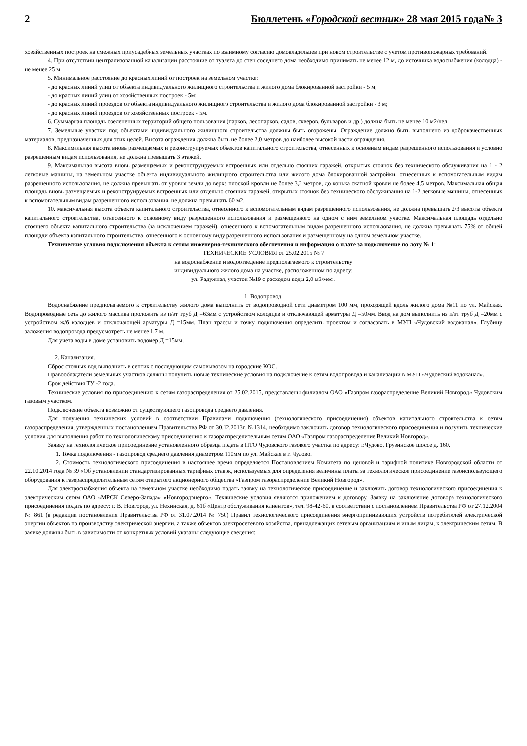2 Бюллетень «Городской вестник» 28 мая 2015 года№ 3
хозяйственных построек на смежных приусадебных земельных участках по взаимному согласию домовладельцев при новом строительстве с учетом противопожарных требований.
4. При отсутствии централизованной канализации расстояние от туалета до стен соседнего дома необходимо принимать не менее 12 м, до источника водоснабжения (колодца) - не менее 25 м.
5. Минимальное расстояние до красных линий от построек на земельном участке:
- до красных линий улиц от объекта индивидуального жилищного строительства и жилого дома блокированной застройки - 5 м;
- до красных линий улиц от хозяйственных построек - 5м;
- до красных линий проездов от объекта индивидуального жилищного строительства и жилого дома блокированной застройки - 3 м;
- до красных линий проездов от хозяйственных построек - 5м.
6. Суммарная площадь озелененных территорий общего пользования (парков, лесопарков, садов, скверов, бульваров и др.) должна быть не менее 10 м2/чел.
7. Земельные участки под объектами индивидуального жилищного строительства должны быть огорожены. Ограждение должно быть выполнено из доброкачественных материалов, предназначенных для этих целей. Высота ограждения должна быть не более 2,0 метров до наиболее высокой части ограждения.
8. Максимальная высота вновь размещаемых и реконструируемых объектов капитального строительства, отнесенных к основным видам разрешенного использования и условно разрешенным видам использования, не должна превышать 3 этажей.
9. Максимальная высота вновь размещаемых и реконструируемых встроенных или отдельно стоящих гаражей, открытых стоянок без технического обслуживания на 1 - 2 легковые машины, на земельном участке объекта индивидуального жилищного строительства или жилого дома блокированной застройки, отнесенных к вспомогательным видам разрешенного использования, не должна превышать от уровня земли до верха плоской кровли не более 3,2 метров, до конька скатной кровли не более 4,5 метров. Максимальная общая площадь вновь размещаемых и реконструируемых встроенных или отдельно стоящих гаражей, открытых стоянок без технического обслуживания на 1-2 легковые машины, отнесенных к вспомогательным видам разрешенного использования, не должна превышать 60 м2.
10. максимальная высота объекта капитального строительства, отнесенного к вспомогательным видам разрешенного использования, не должна превышать 2/3 высоты объекта капитального строительства, отнесенного к основному виду разрешенного использования и размещенного на одном с ним земельном участке. Максимальная площадь отдельно стоящего объекта капитального строительства (за исключением гаражей), отнесенного к вспомогательным видам разрешенного использования, не должна превышать 75% от общей площади объекта капитального строительства, отнесенного к основному виду разрешенного использования и размещенному на одном земельном участке.
Технические условия подключения объекта к сетям инженерно-технического обеспечения и информация о плате за подключение по лоту № 1:
ТЕХНИЧЕСКИЕ УСЛОВИЯ от 25.02.2015 № 7
на водоснабжение и водоотведение предполагаемого к строительству
индивидуального жилого дома на участке, расположенном по адресу:
ул. Радужная, участок №19 с расходом воды 2,0 м3/мес .
1. Водопровод.
Водоснабжение предполагаемого к строительству жилого дома выполнить от водопроводной сети диаметром 100 мм, проходящей вдоль жилого дома №11 по ул. Майская. Водопроводные сеть до жилого массива проложить из п/эт труб Д =63мм с устройством колодцев и отключающей арматуры Д =50мм. Ввод на дом выполнить из п/эт труб Д =20мм с устройством ж/б колодцев и отключающей арматуры Д =15мм. План трассы и точку подключения определить проектом и согласовать в МУП «Чудовский водоканал». Глубину заложения водопровода предусмотреть не менее 1,7 м.
Для учета воды в доме установить водомер Д =15мм.
2. Канализация.
Сброс сточных вод выполнить в септик с последующим самовывозом на городские КОС.
Правообладатели земельных участков должны получить новые технические условия на подключение к сетям водопровода и канализации в МУП «Чудовский водоканал».
Срок действия ТУ -2 года.
Технические условия по присоединению к сетям газораспределения от 25.02.2015, представлены филиалом ОАО «Газпром газораспределение Великий Новгород» Чудовским газовым участком.
Подключение объекта возможно от существующего газопровода среднего давления.
Для получения технических условий в соответствии Правилами подключения (технологического присоединения) объектов капитального строительства к сетям газораспределения, утвержденных постановлением Правительства РФ от 30.12.2013г. №1314, необходимо заключить договор технологического присоединения и получить технические условия для выполнения работ по технологическому присоединению к газораспределительным сетям ОАО «Газпром газораспределение Великий Новгород».
Заявку на технологическое присоединение установленного образца подать в ПТО Чудовского газового участка по адресу: г.Чудово, Грузинское шоссе д. 160.
1. Точка подключения - газопровод среднего давления диаметром 110мм по ул. Майская в г. Чудово.
2. Стоимость технологического присоединения в настоящее время определяется Постановлением Комитета по ценовой и тарифной политике Новгородской области от 22.10.2014 года № 39 «Об установлении стандартизированных тарифных ставок, используемых для определения величины платы за технологическое присоединение газоиспользующего оборудования к газораспределительным сетям открытого акционерного общества «Газпром газораспределение Великий Новгород».
Для электроснабжения объекта на земельном участке необходимо подать заявку на технологическое присоединение и заключить договор технологического присоединения к электрическим сетям ОАО «МРСК Северо-Запада» «Новгородэнерго». Технические условия являются приложением к договору. Заявку на заключение договора технологического присоединения подать по адресу: г. В. Новгород, ул. Нехинская, д. 61б «Центр обслуживания клиентов», тел. 98-42-60, в соответствии с постановлением Правительства РФ от 27.12.2004 № 861 (в редакции постановления Правительства РФ от 31.07.2014 № 750) Правил технологического присоединения энергопринимающих устройств потребителей электрической энергии объектов по производству электрической энергии, а также объектов электросетевого хозяйства, принадлежащих сетевым организациям и иным лицам, к электрическим сетям. В заявке должны быть в зависимости от конкретных условий указаны следующие сведения: